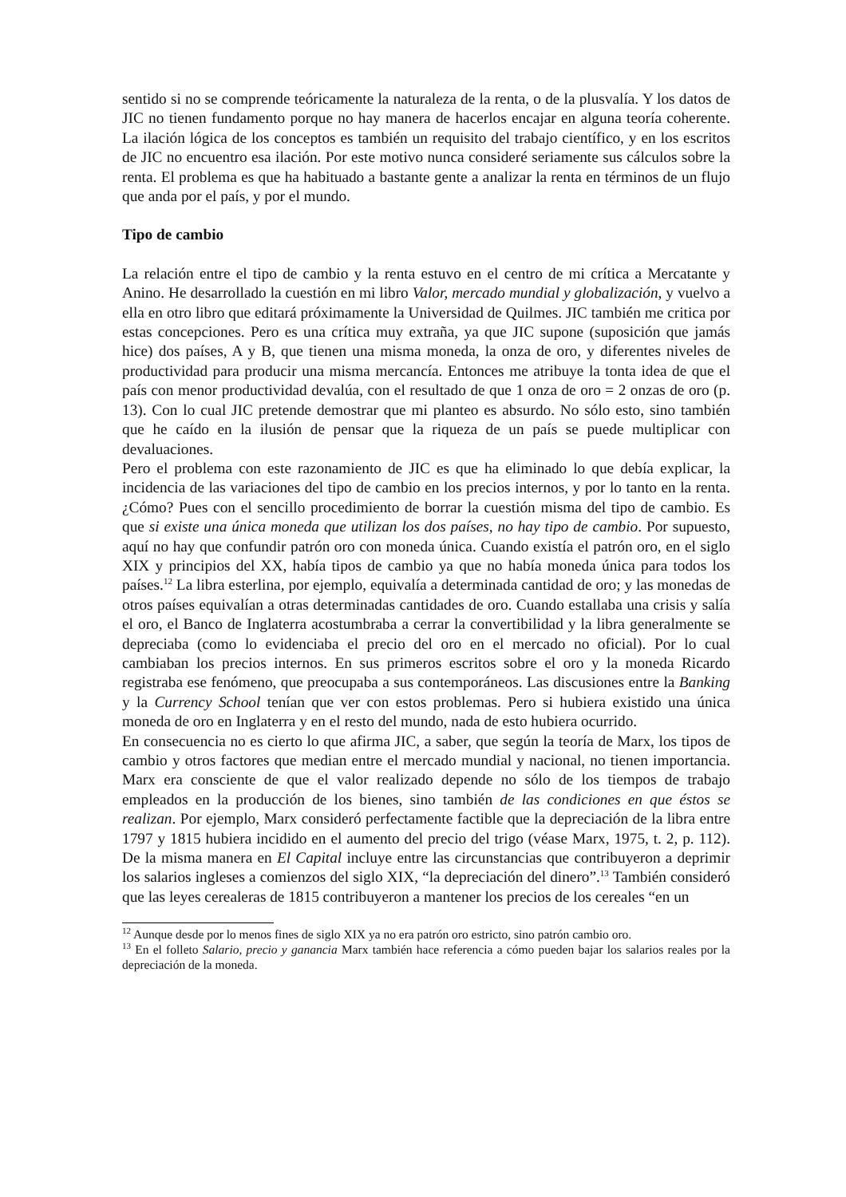sentido si no se comprende teóricamente la naturaleza de la renta, o de la plusvalía. Y los datos de JIC no tienen fundamento porque no hay manera de hacerlos encajar en alguna teoría coherente. La ilación lógica de los conceptos es también un requisito del trabajo científico, y en los escritos de JIC no encuentro esa ilación. Por este motivo nunca consideré seriamente sus cálculos sobre la renta. El problema es que ha habituado a bastante gente a analizar la renta en términos de un flujo que anda por el país, y por el mundo.
Tipo de cambio
La relación entre el tipo de cambio y la renta estuvo en el centro de mi crítica a Mercatante y Anino. He desarrollado la cuestión en mi libro Valor, mercado mundial y globalización, y vuelvo a ella en otro libro que editará próximamente la Universidad de Quilmes. JIC también me critica por estas concepciones. Pero es una crítica muy extraña, ya que JIC supone (suposición que jamás hice) dos países, A y B, que tienen una misma moneda, la onza de oro, y diferentes niveles de productividad para producir una misma mercancía. Entonces me atribuye la tonta idea de que el país con menor productividad devalúa, con el resultado de que 1 onza de oro = 2 onzas de oro (p. 13). Con lo cual JIC pretende demostrar que mi planteo es absurdo. No sólo esto, sino también que he caído en la ilusión de pensar que la riqueza de un país se puede multiplicar con devaluaciones.
Pero el problema con este razonamiento de JIC es que ha eliminado lo que debía explicar, la incidencia de las variaciones del tipo de cambio en los precios internos, y por lo tanto en la renta. ¿Cómo? Pues con el sencillo procedimiento de borrar la cuestión misma del tipo de cambio. Es que si existe una única moneda que utilizan los dos países, no hay tipo de cambio. Por supuesto, aquí no hay que confundir patrón oro con moneda única. Cuando existía el patrón oro, en el siglo XIX y principios del XX, había tipos de cambio ya que no había moneda única para todos los países.<sup>12</sup> La libra esterlina, por ejemplo, equivalía a determinada cantidad de oro; y las monedas de otros países equivalían a otras determinadas cantidades de oro. Cuando estallaba una crisis y salía el oro, el Banco de Inglaterra acostumbraba a cerrar la convertibilidad y la libra generalmente se depreciaba (como lo evidenciaba el precio del oro en el mercado no oficial). Por lo cual cambiaban los precios internos. En sus primeros escritos sobre el oro y la moneda Ricardo registraba ese fenómeno, que preocupaba a sus contemporáneos. Las discusiones entre la Banking y la Currency School tenían que ver con estos problemas. Pero si hubiera existido una única moneda de oro en Inglaterra y en el resto del mundo, nada de esto hubiera ocurrido.
En consecuencia no es cierto lo que afirma JIC, a saber, que según la teoría de Marx, los tipos de cambio y otros factores que median entre el mercado mundial y nacional, no tienen importancia. Marx era consciente de que el valor realizado depende no sólo de los tiempos de trabajo empleados en la producción de los bienes, sino también de las condiciones en que éstos se realizan. Por ejemplo, Marx consideró perfectamente factible que la depreciación de la libra entre 1797 y 1815 hubiera incidido en el aumento del precio del trigo (véase Marx, 1975, t. 2, p. 112). De la misma manera en El Capital incluye entre las circunstancias que contribuyeron a deprimir los salarios ingleses a comienzos del siglo XIX, “la depreciación del dinero”.<sup>13</sup> También consideró que las leyes cerealeras de 1815 contribuyeron a mantener los precios de los cereales “en un
<sup>12</sup> Aunque desde por lo menos fines de siglo XIX ya no era patrón oro estricto, sino patrón cambio oro.
<sup>13</sup> En el folleto Salario, precio y ganancia Marx también hace referencia a cómo pueden bajar los salarios reales por la depreciación de la moneda.